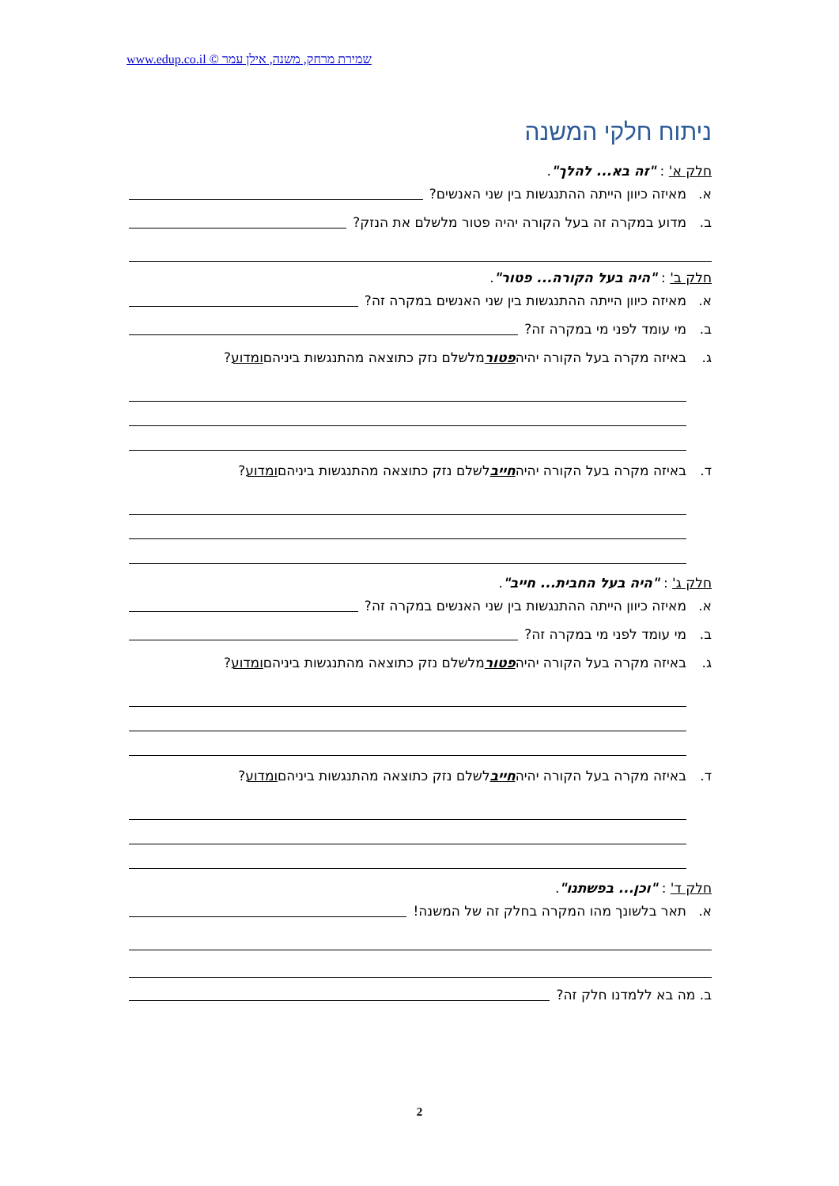שמירת מרחק, משנה, אילן עמר © www.edup.co.il
ניתוח חלקי המשנה
חלק א' : "זה בא... להלך".
א. מאיזה כיוון הייתה ההתנגשות בין שני האנשים?
ב. מדוע במקרה זה בעל הקורה יהיה פטור מלשלם את הנזק?
חלק ב' : "היה בעל הקורה... פטור".
א. מאיזה כיוון הייתה ההתנגשות בין שני האנשים במקרה זה?
ב. מי עומד לפני מי במקרה זה?
ג. באיזה מקרה בעל הקורה יהיה פטור מלשלם נזק כתוצאה מהתנגשות ביניהם ומדוע?
ד. באיזה מקרה בעל הקורה יהיה חייב לשלם נזק כתוצאה מהתנגשות ביניהם ומדוע?
חלק ג' : "היה בעל החבית... חייב".
א. מאיזה כיוון הייתה ההתנגשות בין שני האנשים במקרה זה?
ב. מי עומד לפני מי במקרה זה?
ג. באיזה מקרה בעל הקורה יהיה פטור מלשלם נזק כתוצאה מהתנגשות ביניהם ומדוע?
ד. באיזה מקרה בעל הקורה יהיה חייב לשלם נזק כתוצאה מהתנגשות ביניהם ומדוע?
חלק ד' : "וכן... בפשתנו".
א. תאר בלשונך מהו המקרה בחלק זה של המשנה!
ב. מה בא ללמדנו חלק זה?
2